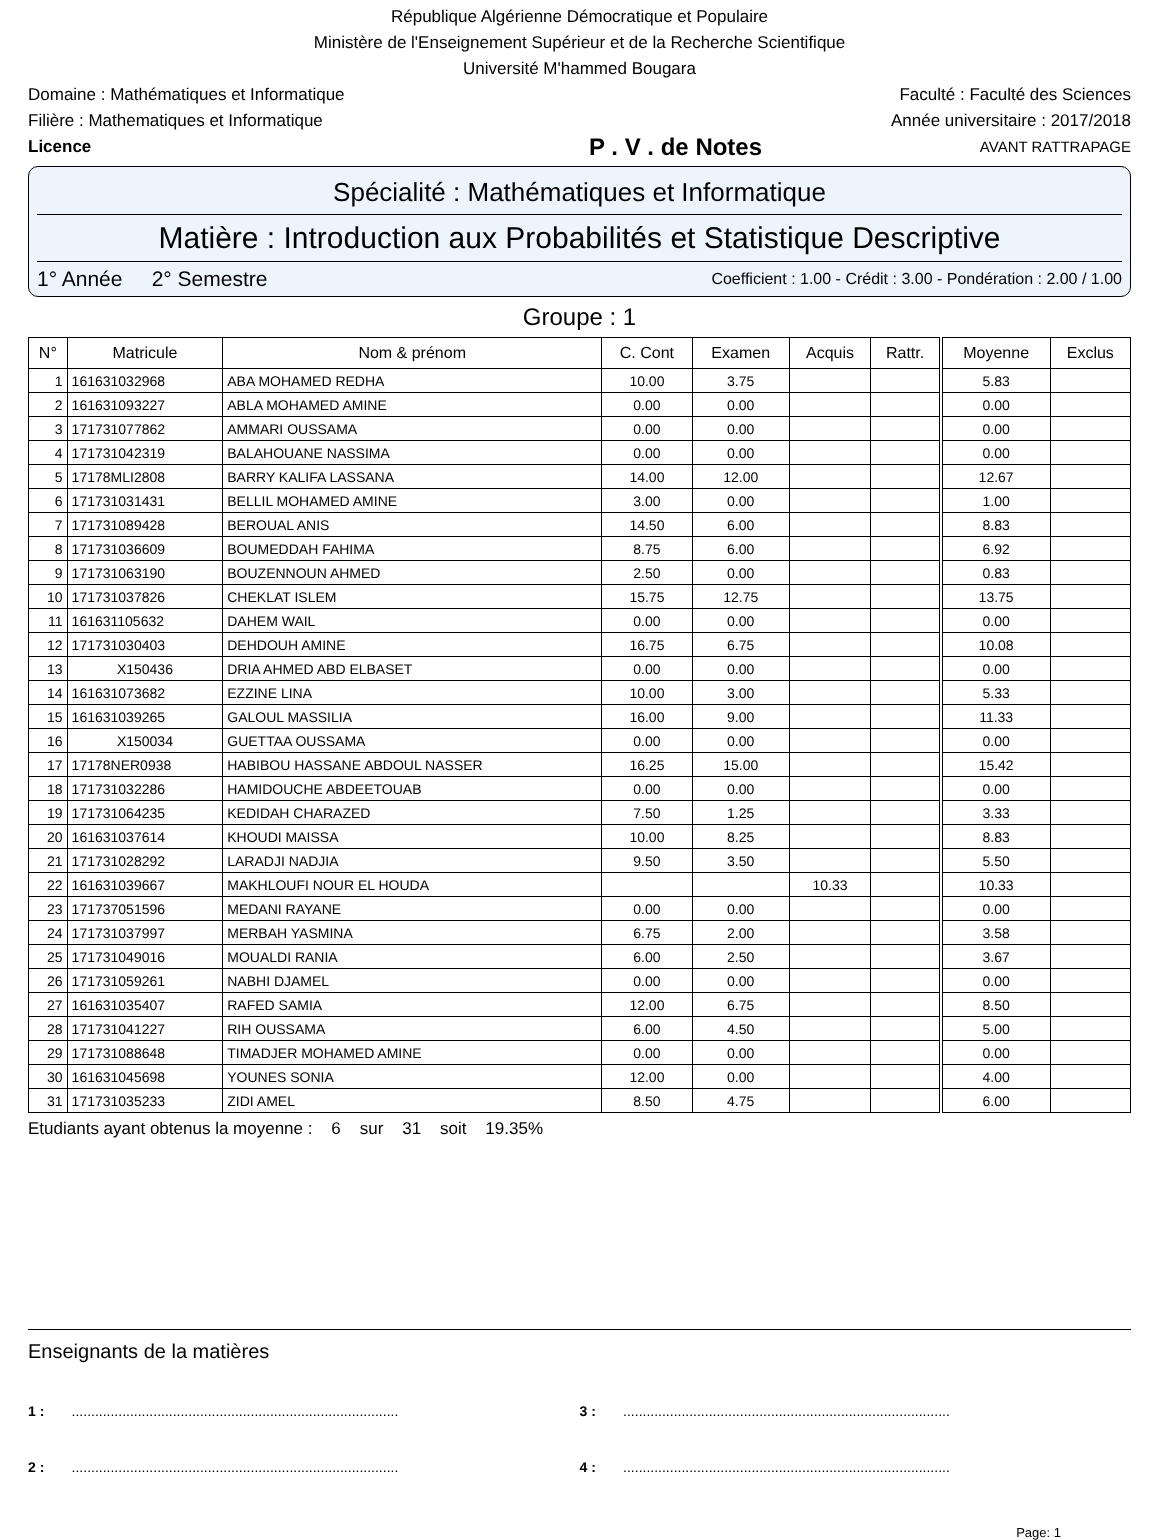République Algérienne Démocratique et Populaire
Ministère de l'Enseignement Supérieur et de la Recherche Scientifique
Université M'hammed Bougara
Domaine : Mathématiques et Informatique Faculté : Faculté des Sciences
Filière : Mathematiques et Informatique Année universitaire : 2017/2018
Licence P . V . de Notes AVANT RATTRAPAGE
Spécialité : Mathématiques et Informatique
Matière : Introduction aux Probabilités et Statistique Descriptive
1° Année 2° Semestre Coefficient : 1.00 - Crédit : 3.00 - Pondération : 2.00 / 1.00
Groupe : 1
| N° | Matricule | Nom & prénom | C. Cont | Examen | Acquis | Rattr. | Moyenne | Exclus |
| --- | --- | --- | --- | --- | --- | --- | --- | --- |
| 1 | 161631032968 | ABA MOHAMED REDHA | 10.00 | 3.75 | | | 5.83 | |
| 2 | 161631093227 | ABLA MOHAMED AMINE | 0.00 | 0.00 | | | 0.00 | |
| 3 | 171731077862 | AMMARI OUSSAMA | 0.00 | 0.00 | | | 0.00 | |
| 4 | 171731042319 | BALAHOUANE NASSIMA | 0.00 | 0.00 | | | 0.00 | |
| 5 | 17178MLI2808 | BARRY KALIFA LASSANA | 14.00 | 12.00 | | | 12.67 | |
| 6 | 171731031431 | BELLIL MOHAMED AMINE | 3.00 | 0.00 | | | 1.00 | |
| 7 | 171731089428 | BEROUAL ANIS | 14.50 | 6.00 | | | 8.83 | |
| 8 | 171731036609 | BOUMEDDAH FAHIMA | 8.75 | 6.00 | | | 6.92 | |
| 9 | 171731063190 | BOUZENNOUN AHMED | 2.50 | 0.00 | | | 0.83 | |
| 10 | 171731037826 | CHEKLAT ISLEM | 15.75 | 12.75 | | | 13.75 | |
| 11 | 161631105632 | DAHEM WAIL | 0.00 | 0.00 | | | 0.00 | |
| 12 | 171731030403 | DEHDOUH AMINE | 16.75 | 6.75 | | | 10.08 | |
| 13 | X150436 | DRIA AHMED ABD ELBASET | 0.00 | 0.00 | | | 0.00 | |
| 14 | 161631073682 | EZZINE LINA | 10.00 | 3.00 | | | 5.33 | |
| 15 | 161631039265 | GALOUL MASSILIA | 16.00 | 9.00 | | | 11.33 | |
| 16 | X150034 | GUETTAA OUSSAMA | 0.00 | 0.00 | | | 0.00 | |
| 17 | 17178NER0938 | HABIBOU HASSANE ABDOUL NASSER | 16.25 | 15.00 | | | 15.42 | |
| 18 | 171731032286 | HAMIDOUCHE ABDEETOUAB | 0.00 | 0.00 | | | 0.00 | |
| 19 | 171731064235 | KEDIDAH CHARAZED | 7.50 | 1.25 | | | 3.33 | |
| 20 | 161631037614 | KHOUDI MAISSA | 10.00 | 8.25 | | | 8.83 | |
| 21 | 171731028292 | LARADJI NADJIA | 9.50 | 3.50 | | | 5.50 | |
| 22 | 161631039667 | MAKHLOUFI NOUR EL HOUDA | | | 10.33 | | 10.33 | |
| 23 | 171737051596 | MEDANI RAYANE | 0.00 | 0.00 | | | 0.00 | |
| 24 | 171731037997 | MERBAH YASMINA | 6.75 | 2.00 | | | 3.58 | |
| 25 | 171731049016 | MOUALDI RANIA | 6.00 | 2.50 | | | 3.67 | |
| 26 | 171731059261 | NABHI DJAMEL | 0.00 | 0.00 | | | 0.00 | |
| 27 | 161631035407 | RAFED SAMIA | 12.00 | 6.75 | | | 8.50 | |
| 28 | 171731041227 | RIH OUSSAMA | 6.00 | 4.50 | | | 5.00 | |
| 29 | 171731088648 | TIMADJER MOHAMED AMINE | 0.00 | 0.00 | | | 0.00 | |
| 30 | 161631045698 | YOUNES SONIA | 12.00 | 0.00 | | | 4.00 | |
| 31 | 171731035233 | ZIDI AMEL | 8.50 | 4.75 | | | 6.00 | |
Etudiants ayant obtenus la moyenne : 6 sur 31 soit 19.35%
Enseignants de la matières
1 : ....................................................................................
3 : ....................................................................................
2 : ....................................................................................
4 : ....................................................................................
Page: 1